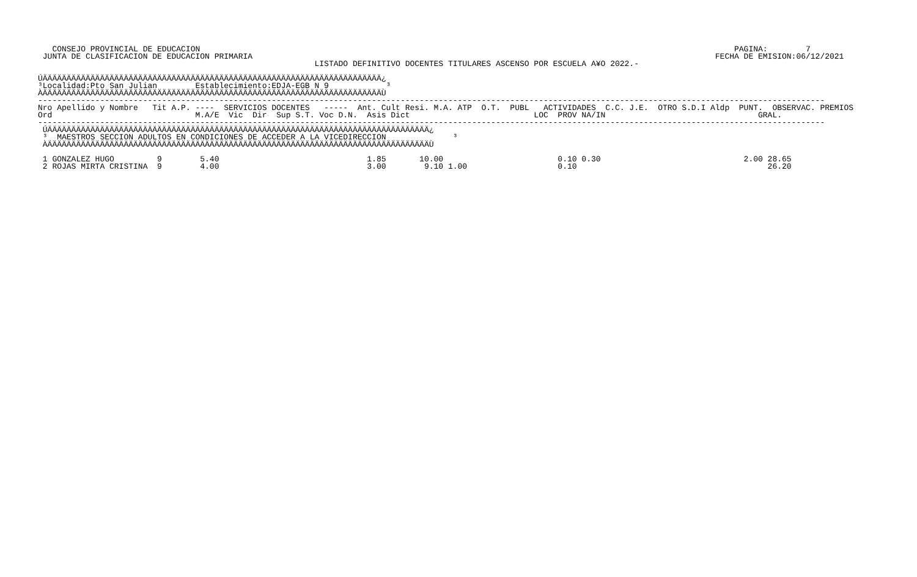CONSEJO PROVINCIAL DE EDUCACION                                                                                                                PAGINA:        7
 JUNTA DE CLASIFICACION DE EDUCACION PRIMARIA                                                                                                 FECHA DE EMISION:06/12/2021
                                                          LISTADO DEFINITIVO DOCENTES TITULARES ASCENSO POR ESCUELA A¥O 2022.-

ÚÄÄÄÄÄÄÄÄÄÄÄÄÄÄÄÄÄÄÄÄÄÄÄÄÄÄÄÄÄÄÄÄÄÄÄÄÄÄÄÄÄÄÄÄÄÄÄÄÄÄÄÄÄÄÄÄÄÄÄÄÄÄÄÄÄÄÄÄÄÄÄ¿
³Localidad:Pto San Julian        Establecimiento:EDJA-EGB N 9            ³
ÀÄÄÄÄÄÄÄÄÄÄÄÄÄÄÄÄÄÄÄÄÄÄÄÄÄÄÄÄÄÄÄÄÄÄÄÄÄÄÄÄÄÄÄÄÄÄÄÄÄÄÄÄÄÄÄÄÄÄÄÄÄÄÄÄÄÄÄÄÄÄÄÙ
---------------------------------------------------------------------------------------------------------------------------------------------------------------------
Nro Apellido y Nombre   Tit A.P. ----  SERVICIOS DOCENTES   -----  Ant. Cult Resi. M.A. ATP  O.T.  PUBL   ACTIVIDADES  C.C. J.E.  OTRO S.D.I Aldp  PUNT.  OBSERVAC. PREMIOS
Ord                              M.A/E  Vic  Dir  Sup S.T. Voc D.N.  Asis Dict                          LOC  PROV NA/IN                                GRAL.
---------------------------------------------------------------------------------------------------------------------------------------------------------------------
 ÚÄÄÄÄÄÄÄÄÄÄÄÄÄÄÄÄÄÄÄÄÄÄÄÄÄÄÄÄÄÄÄÄÄÄÄÄÄÄÄÄÄÄÄÄÄÄÄÄÄÄÄÄÄÄÄÄÄÄÄÄÄÄÄÄÄÄÄÄÄÄÄÄÄÄÄÄÄÄÄÄ¿
 ³  MAESTROS SECCION ADULTOS EN CONDICIONES DE ACCEDER A LA VICEDIRECCION              ³
 ÀÄÄÄÄÄÄÄÄÄÄÄÄÄÄÄÄÄÄÄÄÄÄÄÄÄÄÄÄÄÄÄÄÄÄÄÄÄÄÄÄÄÄÄÄÄÄÄÄÄÄÄÄÄÄÄÄÄÄÄÄÄÄÄÄÄÄÄÄÄÄÄÄÄÄÄÄÄÄÄÄÙ

 1 GONZALEZ HUGO         9        5.40                               1.85       10.00                        0.10 0.30                              2.00 28.65
 2 ROJAS MIRTA CRISTINA  9        4.00                               3.00        9.10 1.00                   0.10                                        26.20